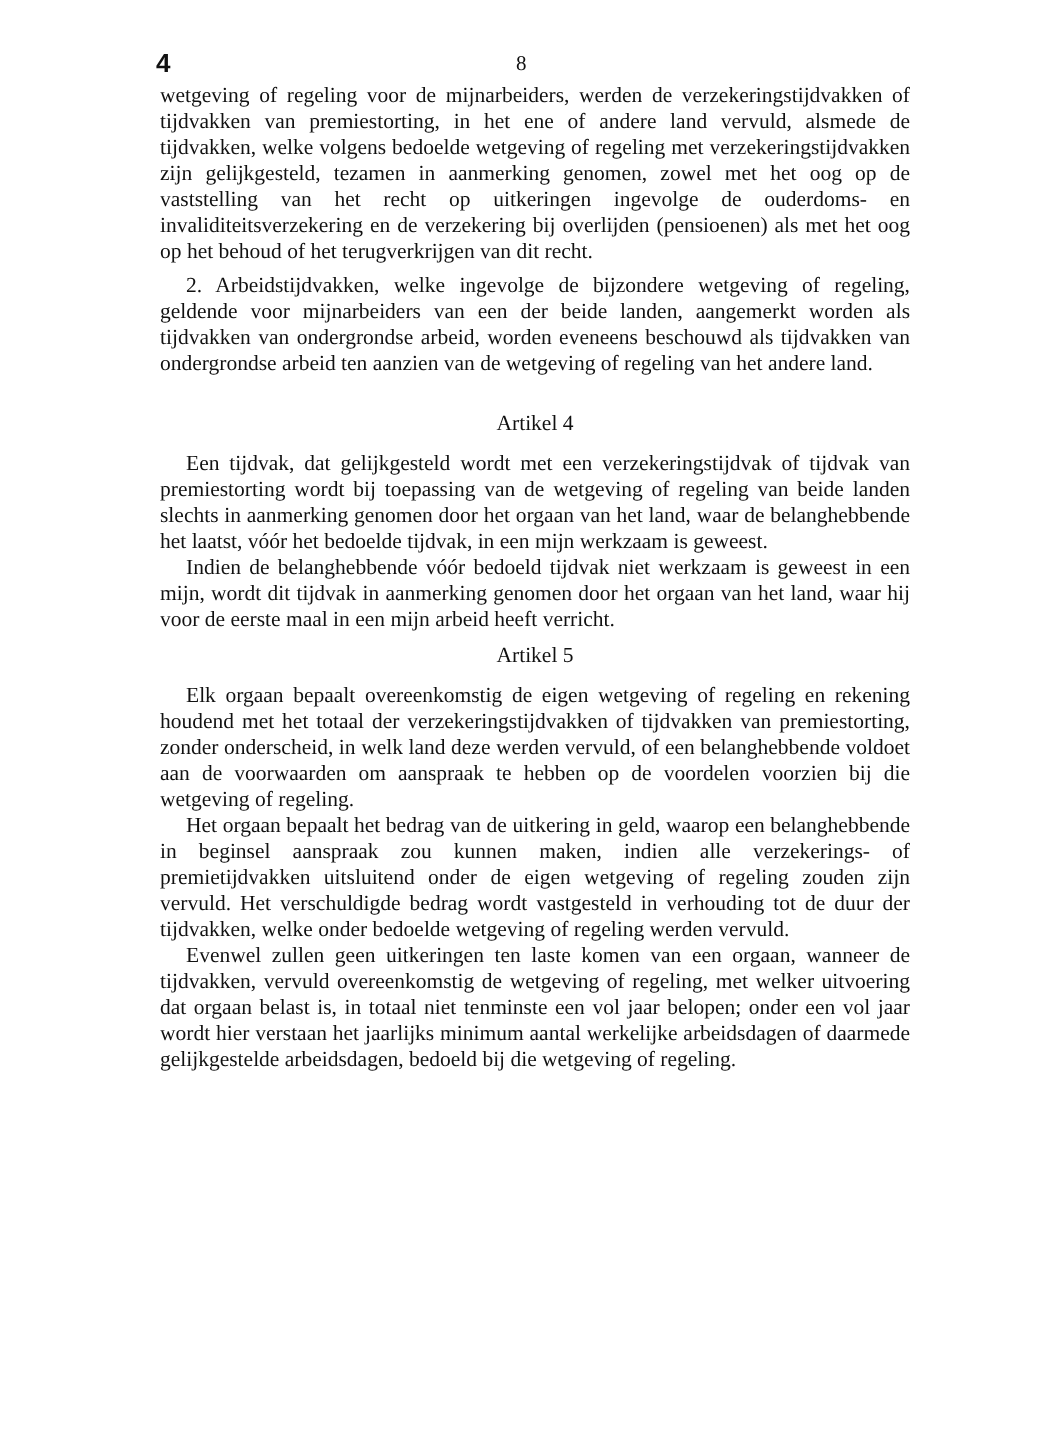4 8
wetgeving of regeling voor de mijnarbeiders, werden de verzekeringstijdvakken of tijdvakken van premiestorting, in het ene of andere land vervuld, alsmede de tijdvakken, welke volgens bedoelde wetgeving of regeling met verzekeringstijdvakken zijn gelijkgesteld, tezamen in aanmerking genomen, zowel met het oog op de vaststelling van het recht op uitkeringen ingevolge de ouderdoms- en invaliditeitsverzekering en de verzekering bij overlijden (pensioenen) als met het oog op het behoud of het terugverkrijgen van dit recht.
2. Arbeidstijdvakken, welke ingevolge de bijzondere wetgeving of regeling, geldende voor mijnarbeiders van een der beide landen, aangemerkt worden als tijdvakken van ondergrondse arbeid, worden eveneens beschouwd als tijdvakken van ondergrondse arbeid ten aanzien van de wetgeving of regeling van het andere land.
Artikel 4
Een tijdvak, dat gelijkgesteld wordt met een verzekeringstijdvak of tijdvak van premiestorting wordt bij toepassing van de wetgeving of regeling van beide landen slechts in aanmerking genomen door het orgaan van het land, waar de belanghebbende het laatst, vóór het bedoelde tijdvak, in een mijn werkzaam is geweest.
Indien de belanghebbende vóór bedoeld tijdvak niet werkzaam is geweest in een mijn, wordt dit tijdvak in aanmerking genomen door het orgaan van het land, waar hij voor de eerste maal in een mijn arbeid heeft verricht.
Artikel 5
Elk orgaan bepaalt overeenkomstig de eigen wetgeving of regeling en rekening houdend met het totaal der verzekeringstijdvakken of tijdvakken van premiestorting, zonder onderscheid, in welk land deze werden vervuld, of een belanghebbende voldoet aan de voorwaarden om aanspraak te hebben op de voordelen voorzien bij die wetgeving of regeling.
Het orgaan bepaalt het bedrag van de uitkering in geld, waarop een belanghebbende in beginsel aanspraak zou kunnen maken, indien alle verzekerings- of premietijdvakken uitsluitend onder de eigen wetgeving of regeling zouden zijn vervuld. Het verschuldigde bedrag wordt vastgesteld in verhouding tot de duur der tijdvakken, welke onder bedoelde wetgeving of regeling werden vervuld.
Evenwel zullen geen uitkeringen ten laste komen van een orgaan, wanneer de tijdvakken, vervuld overeenkomstig de wetgeving of regeling, met welker uitvoering dat orgaan belast is, in totaal niet tenminste een vol jaar belopen; onder een vol jaar wordt hier verstaan het jaarlijks minimum aantal werkelijke arbeidsdagen of daarmede gelijkgestelde arbeidsdagen, bedoeld bij die wetgeving of regeling.